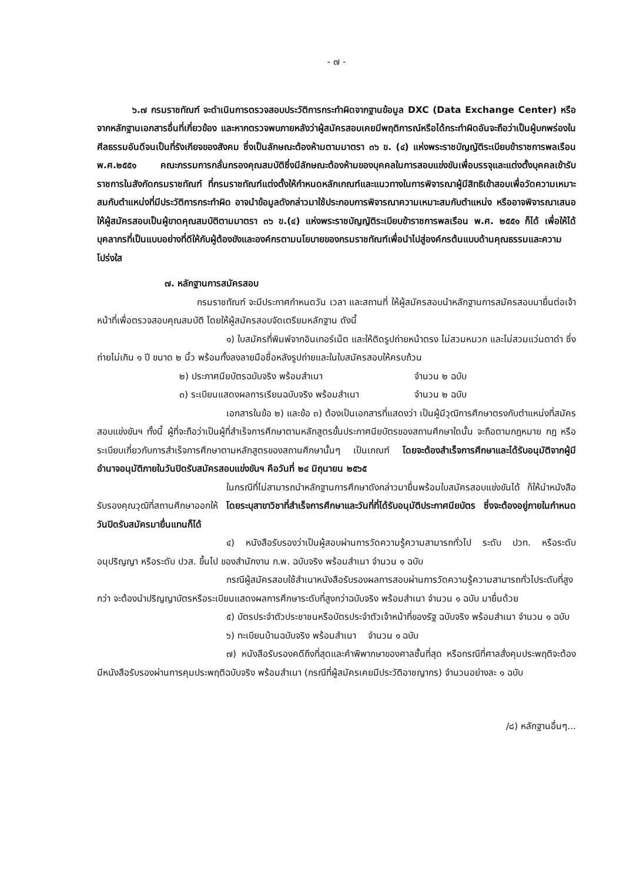- ๗ -
๖.๗ กรมราชทัณฑ์ จะดำเนินการตรวจสอบประวัติการกระทำผิดจากฐานข้อมูล DXC (Data Exchange Center) หรือจากหลักฐานเอกสารอื่นที่เกี่ยวข้อง และหากตรวจพบภายหลังว่าผู้สมัครสอบเคยมีพฤติการณ์หรือได้กระทำผิดอันจะถือว่าเป็นผู้บกพร่องในศีลธรรมอันดีจนเป็นที่รังเกียจของสังคม ซึ่งเป็นลักษณะต้องห้ามตามมาตรา ๓๖ ข. (๔) แห่งพระราชบัญญัติระเบียบข้าราชการพลเรือน พ.ศ.๒๕๕๑ คณะกรรมการกลั่นกรองคุณสมบัติซึ่งมีลักษณะต้องห้ามของบุคคลในการสอบแข่งขันเพื่อบรรจุและแต่งตั้งบุคคลเข้ารับราชการในสังกัดกรมราชทัณฑ์ ที่กรมราชทัณฑ์แต่งตั้งให้กำหนดหลักเกณฑ์และแนวทางในการพิจารณาผู้มีสิทธิเข้าสอบเพื่อวัดความเหมาะสมกับตำแหน่งที่มีประวัติการกระทำผิด อาจนำข้อมูลดังกล่าวมาใช้ประกอบการพิจารณาความเหมาะสมกับตำแหน่ง หรืออาจพิจารณาเสนอให้ผู้สมัครสอบเป็นผู้ขาดคุณสมบัติตามมาตรา ๓๖ ข.(๔) แห่งพระราชบัญญัติระเบียบข้าราชการพลเรือน พ.ศ. ๒๕๕๑ ก็ได้ เพื่อให้ได้บุคลากรที่เป็นแบบอย่างที่ดีให้กับผู้ต้องขังและองค์กรตามนโยบายของกรมราชทัณฑ์เพื่อนำไปสู่องค์กรต้นแบบด้านคุณธรรมและความโปร่งใส
๗. หลักฐานการสมัครสอบ
กรมราชทัณฑ์ จะมีประกาศกำหนดวัน เวลา และสถานที่ ให้ผู้สมัครสอบนำหลักฐานการสมัครสอบมายื่นต่อเจ้าหน้าที่เพื่อตรวจสอบคุณสมบัติ โดยให้ผู้สมัครสอบจัดเตรียมหลักฐาน ดังนี้
๑) ใบสมัครที่พิมพ์จากอินเทอร์เน็ต และให้ติดรูปถ่ายหน้าตรง ไม่สวมหมวก และไม่สวมแว่นตาดำ ซึ่งถ่ายไม่เกิน ๑ ปี ขนาด ๒ นิ้ว พร้อมทั้งลงลายมือชื่อหลังรูปถ่ายและในใบสมัครสอบให้ครบถ้วน
๒) ประกาศนียบัตรฉบับจริง พร้อมสำเนา จำนวน ๒ ฉบับ
๓) ระเบียนแสดงผลการเรียนฉบับจริง พร้อมสำเนา จำนวน ๒ ฉบับ
เอกสารในข้อ ๒) และข้อ ๓) ต้องเป็นเอกสารที่แสดงว่า เป็นผู้มีวุฒิการศึกษาตรงกับตำแหน่งที่สมัครสอบแข่งขันฯ ทั้งนี้ ผู้ที่จะถือว่าเป็นผู้ที่สำเร็จการศึกษาตามหลักสูตรขั้นประกาศนียบัตรของสถานศึกษาใดนั้น จะถือตามกฎหมาย กฎ หรือระเบียบเกี่ยวกับการสำเร็จการศึกษาตามหลักสูตรของสถานศึกษานั้นๆ เป็นเกณฑ์ โดยจะต้องสำเร็จการศึกษาและได้รับอนุมัติจากผู้มีอำนาจอนุมัติภายในวันปิดรับสมัครสอบแข่งขันฯ คือวันที่ ๒๔ มิถุนายน ๒๕๖๕
ในกรณีที่ไม่สามารถนำหลักฐานการศึกษาดังกล่าวมายื่นพร้อมใบสมัครสอบแข่งขันได้ ก็ให้นำหนังสือรับรองคุณวุฒิที่สถานศึกษาออกให้ โดยระบุสาขาวิชาที่สำเร็จการศึกษาและวันที่ที่ได้รับอนุมัติประกาศนียบัตร ซึ่งจะต้องอยู่ภายในกำหนดวันปิดรับสมัครมายื่นแทนก็ได้
๔) หนังสือรับรองว่าเป็นผู้สอบผ่านการวัดความรู้ความสามารถทั่วไป ระดับ ปวท. หรือระดับอนุปริญญา หรือระดับ ปวส. ขึ้นไป ของสำนักงาน ก.พ. ฉบับจริง พร้อมสำเนา จำนวน ๑ ฉบับ
กรณีผู้สมัครสอบใช้สำเนาหนังสือรับรองผลการสอบผ่านการวัดความรู้ความสามารถทั่วไประดับที่สูงกว่า จะต้องนำปริญญาบัตรหรือระเบียนแสดงผลการศึกษาระดับที่สูงกว่าฉบับจริง พร้อมสำเนา จำนวน ๑ ฉบับ มายื่นด้วย
๕) บัตรประจำตัวประชาชนหรือบัตรประจำตัวเจ้าหน้าที่ของรัฐ ฉบับจริง พร้อมสำเนา จำนวน ๑ ฉบับ
๖) ทะเบียนบ้านฉบับจริง พร้อมสำเนา จำนวน ๑ ฉบับ
๗) หนังสือรับรองคดีถึงที่สุดและคำพิพากษาของศาลชั้นที่สุด หรือกรณีที่ศาลสั่งคุมประพฤติจะต้องมีหนังสือรับรองผ่านการคุมประพฤติฉบับจริง พร้อมสำเนา (กรณีที่ผู้สมัครเคยมีประวัติอาชญากร) จำนวนอย่างละ ๑ ฉบับ
/๘) หลักฐานอื่นๆ...